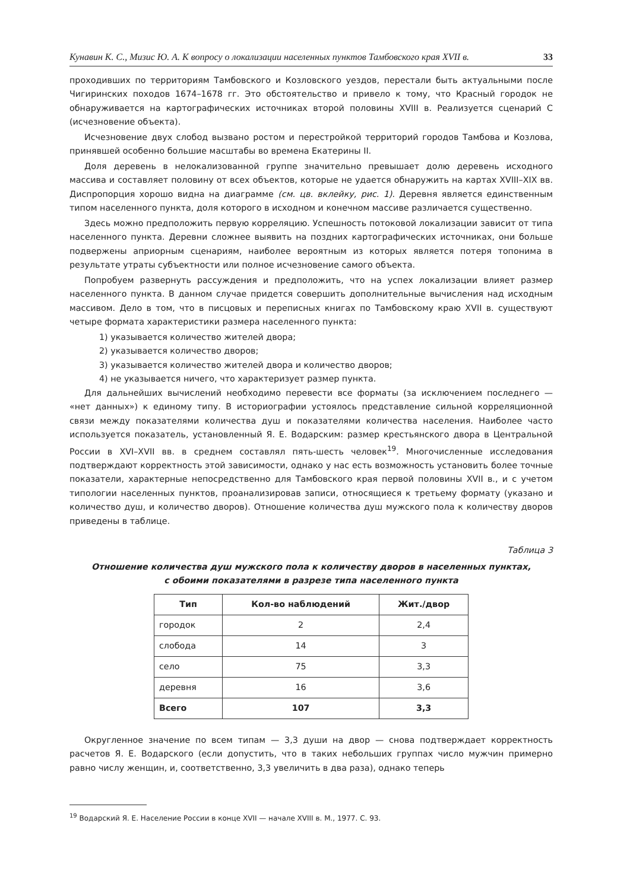Кунавин К. С., Мизис Ю. А. К вопросу о локализации населенных пунктов Тамбовского края XVII в. 33
проходивших по территориям Тамбовского и Козловского уездов, перестали быть актуальными после Чигиринских походов 1674–1678 гг. Это обстоятельство и привело к тому, что Красный городок не обнаруживается на картографических источниках второй половины XVIII в. Реализуется сценарий C (исчезновение объекта).
Исчезновение двух слобод вызвано ростом и перестройкой территорий городов Тамбова и Козлова, принявшей особенно большие масштабы во времена Екатерины II.
Доля деревень в нелокализованной группе значительно превышает долю деревень исходного массива и составляет половину от всех объектов, которые не удается обнаружить на картах XVIII–XIX вв. Диспропорция хорошо видна на диаграмме (см. цв. вклейку, рис. 1). Деревня является единственным типом населенного пункта, доля которого в исходном и конечном массиве различается существенно.
Здесь можно предположить первую корреляцию. Успешность потоковой локализации зависит от типа населенного пункта. Деревни сложнее выявить на поздних картографических источниках, они больше подвержены априорным сценариям, наиболее вероятным из которых является потеря топонима в результате утраты субъектности или полное исчезновение самого объекта.
Попробуем развернуть рассуждения и предположить, что на успех локализации влияет размер населенного пункта. В данном случае придется совершить дополнительные вычисления над исходным массивом. Дело в том, что в писцовых и переписных книгах по Тамбовскому краю XVII в. существуют четыре формата характеристики размера населенного пункта:
1) указывается количество жителей двора;
2) указывается количество дворов;
3) указывается количество жителей двора и количество дворов;
4) не указывается ничего, что характеризует размер пункта.
Для дальнейших вычислений необходимо перевести все форматы (за исключением последнего — «нет данных») к единому типу. В историографии устоялось представление сильной корреляционной связи между показателями количества душ и показателями количества населения. Наиболее часто используется показатель, установленный Я. Е. Водарским: размер крестьянского двора в Центральной России в XVI–XVII вв. в среднем составлял пять-шесть человек<sup>19</sup>. Многочисленные исследования подтверждают корректность этой зависимости, однако у нас есть возможность установить более точные показатели, характерные непосредственно для Тамбовского края первой половины XVII в., и с учетом типологии населенных пунктов, проанализировав записи, относящиеся к третьему формату (указано и количество душ, и количество дворов). Отношение количества душ мужского пола к количеству дворов приведены в таблице.
Таблица 3
Отношение количества душ мужского пола к количеству дворов в населенных пунктах,
с обоими показателями в разрезе типа населенного пункта
| Тип | Кол-во наблюдений | Жит./двор |
| --- | --- | --- |
| городок | 2 | 2,4 |
| слобода | 14 | 3 |
| село | 75 | 3,3 |
| деревня | 16 | 3,6 |
| Всего | 107 | 3,3 |
Округленное значение по всем типам — 3,3 души на двор — снова подтверждает корректность расчетов Я. Е. Водарского (если допустить, что в таких небольших группах число мужчин примерно равно числу женщин, и, соответственно, 3,3 увеличить в два раза), однако теперь
<sup>19</sup> Водарский Я. Е. Население России в конце XVII — начале XVIII в. М., 1977. С. 93.